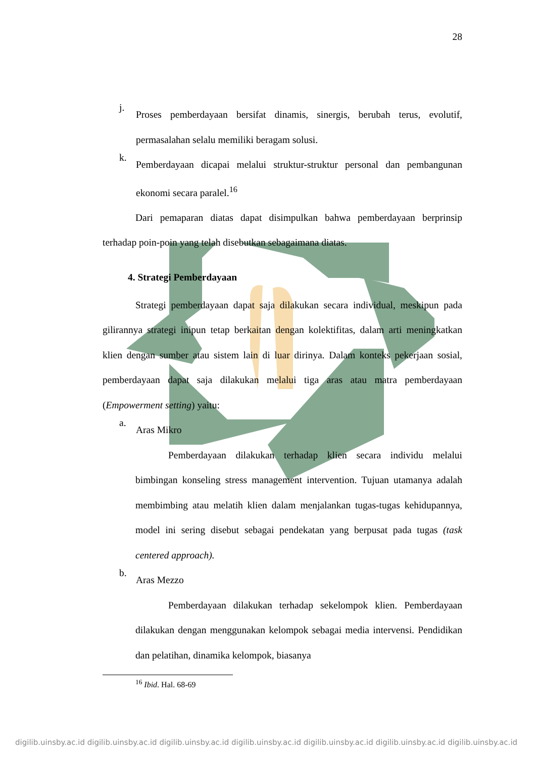28
j.
Proses pemberdayaan bersifat dinamis, sinergis, berubah terus, evolutif, permasalahan selalu memiliki beragam solusi.
k.
Pemberdayaan dicapai melalui struktur-struktur personal dan pembangunan ekonomi secara paralel.<sup>16</sup>
Dari pemaparan diatas dapat disimpulkan bahwa pemberdayaan berprinsip terhadap poin-poin yang telah disebutkan sebagaimana diatas.
4. Strategi Pemberdayaan
Strategi pemberdayaan dapat saja dilakukan secara individual, meskipun pada gilirannya strategi inipun tetap berkaitan dengan kolektifitas, dalam arti meningkatkan klien dengan sumber atau sistem lain di luar dirinya. Dalam konteks pekerjaan sosial, pemberdayaan dapat saja dilakukan melalui tiga aras atau matra pemberdayaan (Empowerment setting) yaitu:
a.
Aras Mikro
Pemberdayaan dilakukan terhadap klien secara individu melalui bimbingan konseling stress management intervention. Tujuan utamanya adalah membimbing atau melatih klien dalam menjalankan tugas-tugas kehidupannya, model ini sering disebut sebagai pendekatan yang berpusat pada tugas (task centered approach).
b.
Aras Mezzo
Pemberdayaan dilakukan terhadap sekelompok klien. Pemberdayaan dilakukan dengan menggunakan kelompok sebagai media intervensi. Pendidikan dan pelatihan, dinamika kelompok, biasanya
<sup>16</sup> Ibid. Hal. 68-69
digilib.uinsby.ac.id digilib.uinsby.ac.id digilib.uinsby.ac.id digilib.uinsby.ac.id digilib.uinsby.ac.id digilib.uinsby.ac.id digilib.uinsby.ac.id